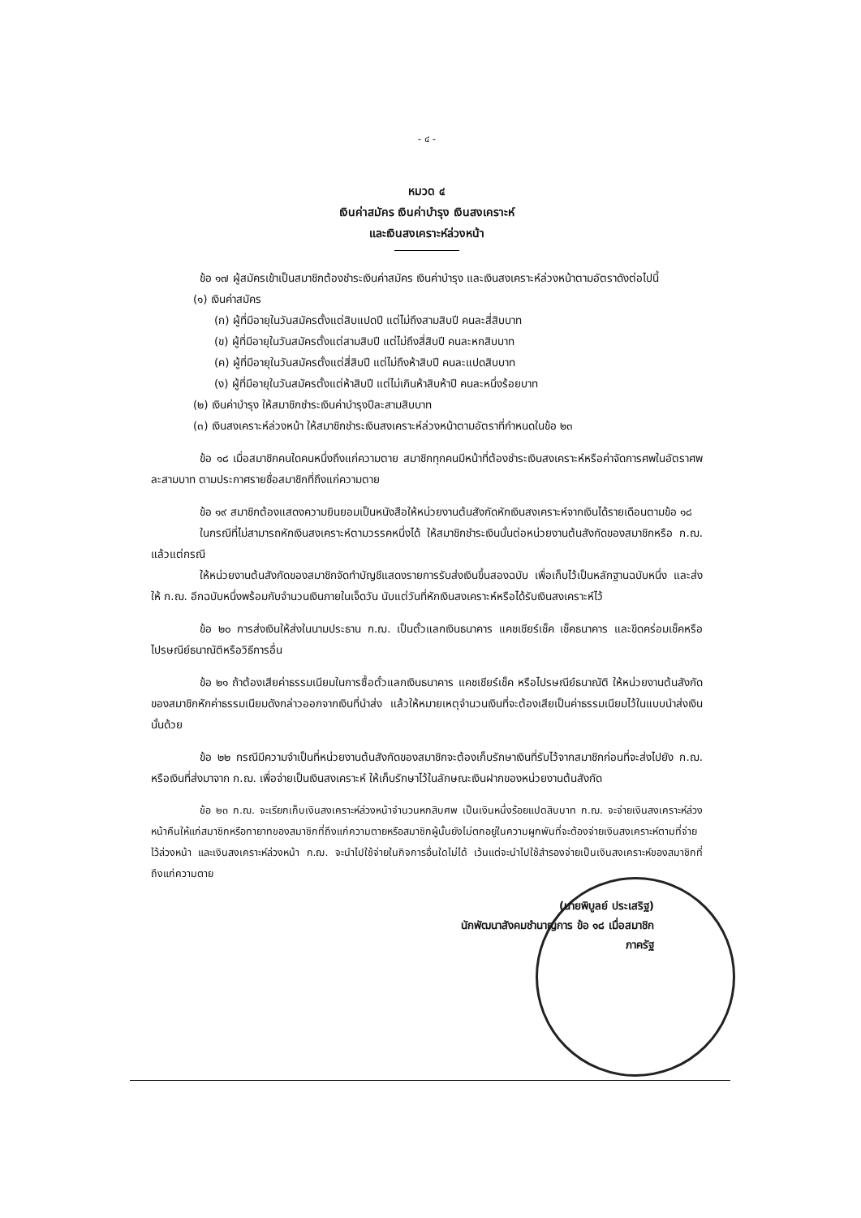- ๔ -
หมวด ๔
เงินค่าสมัคร เงินค่าบำรุง เงินสงเคราะห์
และเงินสงเคราะห์ล่วงหน้า
ข้อ ๑๗ ผู้สมัครเข้าเป็นสมาชิกต้องชำระเงินค่าสมัคร เงินค่าบำรุง และเงินสงเคราะห์ล่วงหน้าตามอัตราดังต่อไปนี้
(๑) เงินค่าสมัคร
(ก) ผู้ที่มีอายุในวันสมัครตั้งแต่สิบแปดปี แต่ไม่ถึงสามสิบปี คนละสี่สิบบาท
(ข) ผู้ที่มีอายุในวันสมัครตั้งแต่สามสิบปี แต่ไม่ถึงสี่สิบปี คนละหกสิบบาท
(ค) ผู้ที่มีอายุในวันสมัครตั้งแต่สี่สิบปี แต่ไม่ถึงห้าสิบปี คนละแปดสิบบาท
(ง) ผู้ที่มีอายุในวันสมัครตั้งแต่ห้าสิบปี แต่ไม่เกินห้าสิบห้าปี คนละหนึ่งร้อยบาท
(๒) เงินค่าบำรุง ให้สมาชิกชำระเงินค่าบำรุงปีละสามสิบบาท
(๓) เงินสงเคราะห์ล่วงหน้า ให้สมาชิกชำระเงินสงเคราะห์ล่วงหน้าตามอัตราที่กำหนดในข้อ ๒๓
ข้อ ๑๘ เมื่อสมาชิกคนใดคนหนึ่งถึงแก่ความตาย สมาชิกทุกคนมีหน้าที่ต้องชำระเงินสงเคราะห์หรือค่าจัดการศพในอัตราศพละสามบาท ตามประกาศรายชื่อสมาชิกที่ถึงแก่ความตาย
ข้อ ๑๙ สมาชิกต้องแสดงความยินยอมเป็นหนังสือให้หน่วยงานต้นสังกัดหักเงินสงเคราะห์จากเงินได้รายเดือนตามข้อ ๑๘
ในกรณีที่ไม่สามารถหักเงินสงเคราะห์ตามวรรคหนึ่งได้ ให้สมาชิกชำระเงินนั้นต่อหน่วยงานต้นสังกัดของสมาชิกหรือ ก.ฌ. แล้วแต่กรณี
ให้หน่วยงานต้นสังกัดของสมาชิกจัดทำบัญชีแสดงรายการรับส่งเงินขึ้นสองฉบับ เพื่อเก็บไว้เป็นหลักฐานฉบับหนึ่ง และส่งให้ ก.ฌ. อีกฉบับหนึ่งพร้อมกับจำนวนเงินภายในเจ็ดวัน นับแต่วันที่หักเงินสงเคราะห์หรือได้รับเงินสงเคราะห์ไว้
ข้อ ๒๐ การส่งเงินให้ส่งในนามประธาน ก.ฌ. เป็นตั๋วแลกเงินธนาคาร แคชเชียร์เช็ค เช็คธนาคาร และขีดคร่อมเช็คหรือไปรษณีย์ธนาณัติหรือวิธีการอื่น
ข้อ ๒๑ ถ้าต้องเสียค่าธรรมเนียมในการซื้อตั๋วแลกเงินธนาคาร แคชเชียร์เช็ค หรือไปรษณีย์ธนาณัติ ให้หน่วยงานต้นสังกัดของสมาชิกหักค่าธรรมเนียมดังกล่าวออกจากเงินที่นำส่ง แล้วให้หมายเหตุจำนวนเงินที่จะต้องเสียเป็นค่าธรรมเนียมไว้ในแบบนำส่งเงินนั้นด้วย
ข้อ ๒๒ กรณีมีความจำเป็นที่หน่วยงานต้นสังกัดของสมาชิกจะต้องเก็บรักษาเงินที่รับไว้จากสมาชิกก่อนที่จะส่งไปยัง ก.ฌ. หรือเงินที่ส่งมาจาก ก.ฌ. เพื่อจ่ายเป็นเงินสงเคราะห์ ให้เก็บรักษาไว้ในลักษณะเงินฝากของหน่วยงานต้นสังกัด
ข้อ ๒๓ ก.ฌ. จะเรียกเก็บเงินสงเคราะห์ล่วงหน้าจำนวนหกสิบศพ เป็นเงินหนึ่งร้อยแปดสิบบาท ก.ฌ. จะจ่ายเงินสงเคราะห์ล่วงหน้าคืนให้แก่สมาชิกหรือทายาทของสมาชิกที่ถึงแก่ความตายหรือสมาชิกผู้นั้นยังไม่ตกอยู่ในความผูกพันที่จะต้องจ่ายเงินสงเคราะห์ตามที่จ่ายไว้ล่วงหน้า และเงินสงเคราะห์ล่วงหน้า ก.ฌ. จะนำไปใช้จ่ายในกิจการอื่นใดไม่ได้ เว้นแต่จะนำไปใช้สำรองจ่ายเป็นเงินสงเคราะห์ของสมาชิกที่ถึงแก่ความตาย
(นายพิบูลย์ ประเสริฐ)
นักพัฒนาสังคมชำนาญการ ข้อ ๑๘ เมื่อสมาชิก
ภาครัฐ